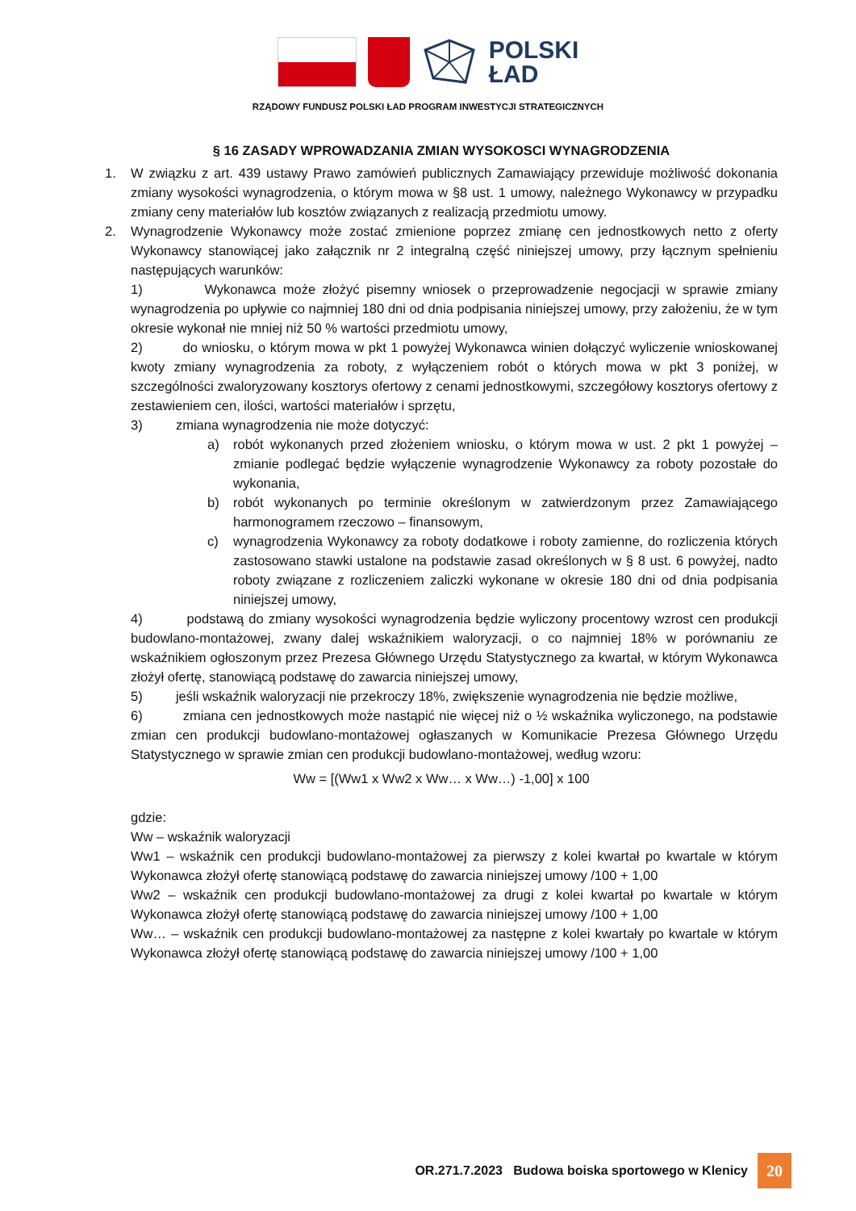POLSKI
ŁAD
RZĄDOWY FUNDUSZ POLSKI ŁAD PROGRAM INWESTYCJI STRATEGICZNYCH
§ 16 ZASADY WPROWADZANIA ZMIAN WYSOKOSCI WYNAGRODZENIA
1. W związku z art. 439 ustawy Prawo zamówień publicznych Zamawiający przewiduje możliwość dokonania zmiany wysokości wynagrodzenia, o którym mowa w §8 ust. 1 umowy, należnego Wykonawcy w przypadku zmiany ceny materiałów lub kosztów związanych z realizacją przedmiotu umowy.
2. Wynagrodzenie Wykonawcy może zostać zmienione poprzez zmianę cen jednostkowych netto z oferty Wykonawcy stanowiącej jako załącznik nr 2 integralną część niniejszej umowy, przy łącznym spełnieniu następujących warunków:
1) Wykonawca może złożyć pisemny wniosek o przeprowadzenie negocjacji w sprawie zmiany wynagrodzenia po upływie co najmniej 180 dni od dnia podpisania niniejszej umowy, przy założeniu, że w tym okresie wykonał nie mniej niż 50 % wartości przedmiotu umowy,
2) do wniosku, o którym mowa w pkt 1 powyżej Wykonawca winien dołączyć wyliczenie wnioskowanej kwoty zmiany wynagrodzenia za roboty, z wyłączeniem robót o których mowa w pkt 3 poniżej, w szczególności zwaloryzowany kosztorys ofertowy z cenami jednostkowymi, szczegółowy kosztorys ofertowy z zestawieniem cen, ilości, wartości materiałów i sprzętu,
3) zmiana wynagrodzenia nie może dotyczyć:
a) robót wykonanych przed złożeniem wniosku, o którym mowa w ust. 2 pkt 1 powyżej – zmianie podlegać będzie wyłączenie wynagrodzenie Wykonawcy za roboty pozostałe do wykonania,
b) robót wykonanych po terminie określonym w zatwierdzonym przez Zamawiającego harmonogramem rzeczowo – finansowym,
c) wynagrodzenia Wykonawcy za roboty dodatkowe i roboty zamienne, do rozliczenia których zastosowano stawki ustalone na podstawie zasad określonych w § 8 ust. 6 powyżej, nadto roboty związane z rozliczeniem zaliczki wykonane w okresie 180 dni od dnia podpisania niniejszej umowy,
4) podstawą do zmiany wysokości wynagrodzenia będzie wyliczony procentowy wzrost cen produkcji budowlano-montażowej, zwany dalej wskaźnikiem waloryzacji, o co najmniej 18% w porównaniu ze wskaźnikiem ogłoszonym przez Prezesa Głównego Urzędu Statystycznego za kwartał, w którym Wykonawca złożył ofertę, stanowiącą podstawę do zawarcia niniejszej umowy,
5) jeśli wskaźnik waloryzacji nie przekroczy 18%, zwiększenie wynagrodzenia nie będzie możliwe,
6) zmiana cen jednostkowych może nastąpić nie więcej niż o ½ wskaźnika wyliczonego, na podstawie zmian cen produkcji budowlano-montażowej ogłaszanych w Komunikacie Prezesa Głównego Urzędu Statystycznego w sprawie zmian cen produkcji budowlano-montażowej, według wzoru:
Ww = [(Ww1 x Ww2 x Ww… x Ww…) -1,00] x 100
gdzie:
Ww – wskaźnik waloryzacji
Ww1 – wskaźnik cen produkcji budowlano-montażowej za pierwszy z kolei kwartał po kwartale w którym Wykonawca złożył ofertę stanowiącą podstawę do zawarcia niniejszej umowy /100 + 1,00
Ww2 – wskaźnik cen produkcji budowlano-montażowej za drugi z kolei kwartał po kwartale w którym Wykonawca złożył ofertę stanowiącą podstawę do zawarcia niniejszej umowy /100 + 1,00
Ww… – wskaźnik cen produkcji budowlano-montażowej za następne z kolei kwartały po kwartale w którym Wykonawca złożył ofertę stanowiącą podstawę do zawarcia niniejszej umowy /100 + 1,00
OR.271.7.2023 Budowa boiska sportowego w Klenicy 20